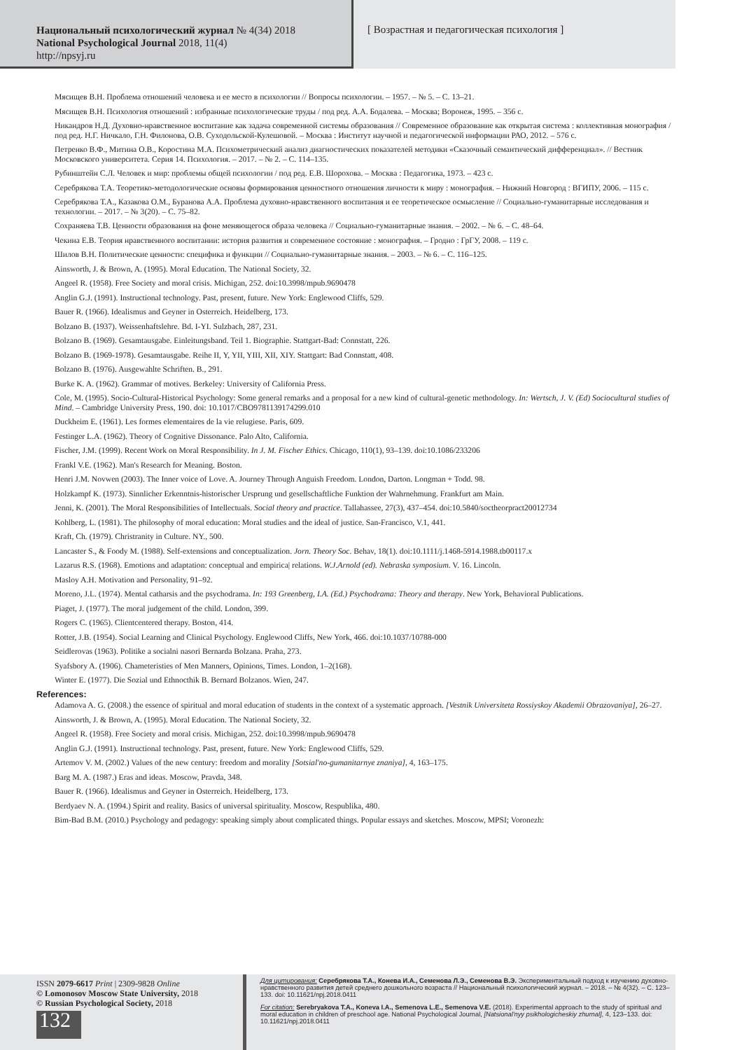Национальный психологический журнал № 4(34) 2018
National Psychological Journal 2018, 11(4)
http://npsyj.ru
[ Возрастная и педагогическая психология ]
Мясищев В.Н. Проблема отношений человека и ее место в психологии // Вопросы психологии. – 1957. – № 5. – С. 13–21.
Мясищев В.Н. Психология отношений : избранные психологические труды / под ред. А.А. Бодалева. – Москва; Воронеж, 1995. – 356 с.
Никандров Н.Д. Духовно-нравственное воспитание как задача современной системы образования // Современное образование как открытая система : коллективная монография / под ред. Н.Г. Ничкало, Г.Н. Филонова, О.В. Суходольской-Кулешовой. – Москва : Институт научной и педагогической информации РАО, 2012. – 576 с.
Петренко В.Ф., Митина О.В., Коростина М.А. Психометрический анализ диагностических показателей методики «Сказочный семантический дифференциал». // Вестник Московского университета. Серия 14. Психология. – 2017. – № 2. – С. 114–135.
Рубинштейн С.Л. Человек и мир: проблемы общей психологии / под ред. Е.В. Шорохова. – Москва : Педагогика, 1973. – 423 с.
Серебрякова Т.А. Теоретико-методологические основы формирования ценностного отношения личности к миру : монография. – Нижний Новгород : ВГИПУ, 2006. – 115 с.
Серебрякова Т.А., Казакова О.М., Буранова А.А. Проблема духовно-нравственного воспитания и ее теоретическое осмысление // Социально-гуманитарные исследования и технологии. – 2017. – № 3(20). – С. 75–82.
Сохраняева Т.В. Ценности образования на фоне меняющегося образа человека // Социально-гуманитарные знания. – 2002. – № 6. – С. 48–64.
Чекина Е.В. Теория нравственного воспитании: история развития и современное состояние : монография. – Гродно : ГрГУ, 2008. – 119 с.
Шилов В.Н. Политические ценности: специфика и функции // Социально-гуманитарные знания. – 2003. – № 6. – С. 116–125.
Ainsworth, J. & Brown, A. (1995). Moral Education. The National Society, 32.
Angeel R. (1958). Free Society and moral crisis. Michigan, 252. doi:10.3998/mpub.9690478
Anglin G.J. (1991). Instructional technology. Past, present, future. New York: Englewood Cliffs, 529.
Bauer R. (1966). Idealismus and Geyner in Osterreich. Heidelberg, 173.
Bolzano B. (1937). Weissenhaftslehre. Bd. I-YI. Sulzbach, 287, 231.
Bolzano B. (1969). Gesamtausgabe. Einleitungsband. Teil 1. Biographie. Stattgart-Bad: Connstatt, 226.
Bolzano B. (1969-1978). Gesamtausgabe. Reihe II, Y, YII, YIII, XII, XIY. Stattgart: Bad Connstatt, 408.
Bolzano B. (1976). Ausgewahlte Schriften. B., 291.
Burke K. A. (1962). Grammar of motives. Berkeley: University of California Press.
Cole, M. (1995). Socio-Cultural-Historical Psychology: Some general remarks and a proposal for a new kind of cultural-genetic methodology. In: Wertsch, J. V. (Ed) Sociocultural studies of Mind. – Cambridge University Press, 190. doi: 10.1017/CBO9781139174299.010
Duckheim E. (1961). Les formes elementaires de la vie relugiese. Paris, 609.
Festinger L.A. (1962). Theory of Cognitive Dissonance. Palo Alto, California.
Fischer, J.M. (1999). Recent Work on Moral Responsibility. In J. M. Fischer Ethics. Chicago, 110(1), 93–139. doi:10.1086/233206
Frankl V.E. (1962). Man's Research for Meaning. Boston.
Henri J.M. Novwen (2003). The Inner voice of Love. A. Journey Through Anguish Freedom. London, Darton. Longman + Todd. 98.
Holzkampf K. (1973). Sinnlicher Erkenntnis-historischer Ursprung und gesellschaftliche Funktion der Wahrnehmung. Frankfurt am Main.
Jenni, K. (2001). The Moral Responsibilities of Intellectuals. Social theory and practice. Tallahassee, 27(3), 437–454. doi:10.5840/soctheorpract20012734
Kohlberg, L. (1981). The philosophy of moral education: Moral studies and the ideal of justice. San-Francisco, V.1, 441.
Kraft, Ch. (1979). Christranity in Culture. NY., 500.
Lancaster S., & Foody M. (1988). Self-extensions and conceptualization. Jorn. Theory Soc. Behav, 18(1). doi:10.1111/j.1468-5914.1988.tb00117.x
Lazarus R.S. (1968). Emotions and adaptation: conceptual and empirica| relations. W.J.Arnold (ed). Nebraska symposium. V. 16. Lincoln.
Masloy A.H. Motivation and Personality, 91–92.
Moreno, J.L. (1974). Mental catharsis and the psychodrama. In: 193 Greenberg, I.A. (Ed.) Psychodrama: Theory and therapy. New York, Behavioral Publications.
Piaget, J. (1977). The moral judgement of the child. London, 399.
Rogers C. (1965). Clientcentered therapy. Boston, 414.
Rotter, J.B. (1954). Social Learning and Clinical Psychology. Englewood Cliffs, New York, 466. doi:10.1037/10788-000
Seidlerovas (1963). Politike a socialni nasori Bernarda Bolzana. Praha, 273.
Syafsbory A. (1906). Chameteristies of Men Manners, Opinions, Times. London, 1–2(168).
Winter E. (1977). Die Sozial und Ethnocthik B. Bernard Bolzanos. Wien, 247.
References:
Adamova A. G. (2008.) the essence of spiritual and moral education of students in the context of a systematic approach. [Vestnik Universiteta Rossiyskoy Akademii Obrazovaniya], 26–27.
Ainsworth, J. & Brown, A. (1995). Moral Education. The National Society, 32.
Angeel R. (1958). Free Society and moral crisis. Michigan, 252. doi:10.3998/mpub.9690478
Anglin G.J. (1991). Instructional technology. Past, present, future. New York: Englewood Cliffs, 529.
Artemov V. M. (2002.) Values of the new century: freedom and morality [Sotsial'no-gumanitarnye znaniya], 4, 163–175.
Barg M. A. (1987.) Eras and ideas. Moscow, Pravda, 348.
Bauer R. (1966). Idealismus and Geyner in Osterreich. Heidelberg, 173.
Berdyaev N. A. (1994.) Spirit and reality. Basics of universal spirituality. Moscow, Respublika, 480.
Bim-Bad B.M. (2010.) Psychology and pedagogy: speaking simply about complicated things. Popular essays and sketches. Moscow, MPSI; Voronezh:
ISSN 2079-6617 Print | 2309-9828 Online
© Lomonosov Moscow State University, 2018
© Russian Psychological Society, 2018
132
Для цитирования: Серебрякова Т.А., Конева И.А., Семенова Л.Э., Семенова В.Э. Экспериментальный подход к изучению духовно-нравственного развития детей среднего дошкольного возраста // Национальный психологический журнал. – 2018. – № 4(32). – С. 123–133. doi: 10.11621/npj.2018.0411
For citation: Serebryakova T.A., Koneva I.A., Semenova L.E., Semenova V.E. (2018). Experimental approach to the study of spiritual and moral education in children of preschool age. National Psychological Journal, [Natsional'nyy psikhologicheskiy zhurnal], 4, 123–133. doi: 10.11621/npj.2018.0411